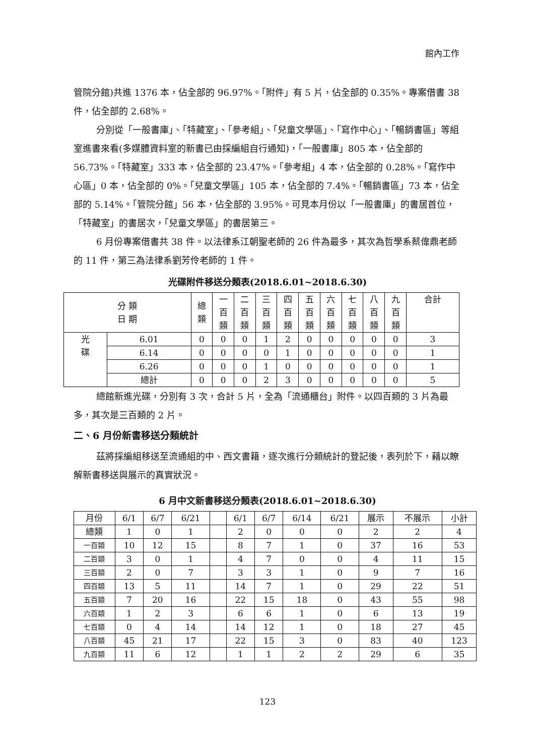館內工作
管院分館)共進 1376 本，佔全部的 96.97%。「附件」有 5 片，佔全部的 0.35%。專案借書 38 件，佔全部的 2.68%。
分別從「一般書庫」、「特藏室」、「參考組」、「兒童文學區」、「寫作中心」、「暢銷書區」等組室進書來看(多媒體資料室的新書已由採編組自行通知)，「一般書庫」805 本，佔全部的 56.73%。「特藏室」333 本，佔全部的 23.47%。「參考組」4 本，佔全部的 0.28%。「寫作中心區」0 本，佔全部的 0%。「兒童文學區」105 本，佔全部的 7.4%。「暢銷書區」73 本，佔全部的 5.14%。「管院分館」56 本，佔全部的 3.95%。可見本月份以「一般書庫」的書居首位，「特藏室」的書居次，「兒童文學區」的書居第三。
6 月份專案借書共 38 件。以法律系江朝聖老師的 26 件為最多，其次為哲學系蔡偉鼎老師的 11 件，第三為法律系劉芳伶老師的 1 件。
光碟附件移送分類表(2018.6.01~2018.6.30)
| 分 類 日 期 | | 總 類 | 一 百 類 | 二 百 類 | 三 百 類 | 四 百 類 | 五 百 類 | 六 百 類 | 七 百 類 | 八 百 類 | 九 百 類 | 合計 |
| --- | --- | --- | --- | --- | --- | --- | --- | --- | --- | --- | --- | --- |
| 光 碟 | 6.01 | 0 | 0 | 0 | 1 | 2 | 0 | 0 | 0 | 0 | 0 | 3 |
| | 6.14 | 0 | 0 | 0 | 0 | 1 | 0 | 0 | 0 | 0 | 0 | 1 |
| | 6.26 | 0 | 0 | 0 | 1 | 0 | 0 | 0 | 0 | 0 | 0 | 1 |
| | 總計 | 0 | 0 | 0 | 2 | 3 | 0 | 0 | 0 | 0 | 0 | 5 |
總館新進光碟，分別有 3 次，合計 5 片，全為「流通櫃台」附件。以四百類的 3 片為最多，其次是三百類的 2 片。
二、6 月份新書移送分類統計
茲將採編組移送至流通組的中、西文書籍，逐次進行分類統計的登記後，表列於下，藉以瞭解新書移送與展示的真實狀況。
6 月中文新書移送分類表(2018.6.01~2018.6.30)
| 月份 | 6/1 | 6/7 | 6/21 | | 6/1 | 6/7 | 6/14 | 6/21 | 展示 | 不展示 | 小計 |
| 總類 | 1 | 0 | 1 | | 2 | 0 | 0 | 0 | 2 | 2 | 4 |
| 一百類 | 10 | 12 | 15 | | 8 | 7 | 1 | 0 | 37 | 16 | 53 |
| 二百類 | 3 | 0 | 1 | | 4 | 7 | 0 | 0 | 4 | 11 | 15 |
| 三百類 | 2 | 0 | 7 | | 3 | 3 | 1 | 0 | 9 | 7 | 16 |
| 四百類 | 13 | 5 | 11 | | 14 | 7 | 1 | 0 | 29 | 22 | 51 |
| 五百類 | 7 | 20 | 16 | | 22 | 15 | 18 | 0 | 43 | 55 | 98 |
| 六百類 | 1 | 2 | 3 | | 6 | 6 | 1 | 0 | 6 | 13 | 19 |
| 七百類 | 0 | 4 | 14 | | 14 | 12 | 1 | 0 | 18 | 27 | 45 |
| 八百類 | 45 | 21 | 17 | | 22 | 15 | 3 | 0 | 83 | 40 | 123 |
| 九百類 | 11 | 6 | 12 | | 1 | 1 | 2 | 2 | 29 | 6 | 35 |
123